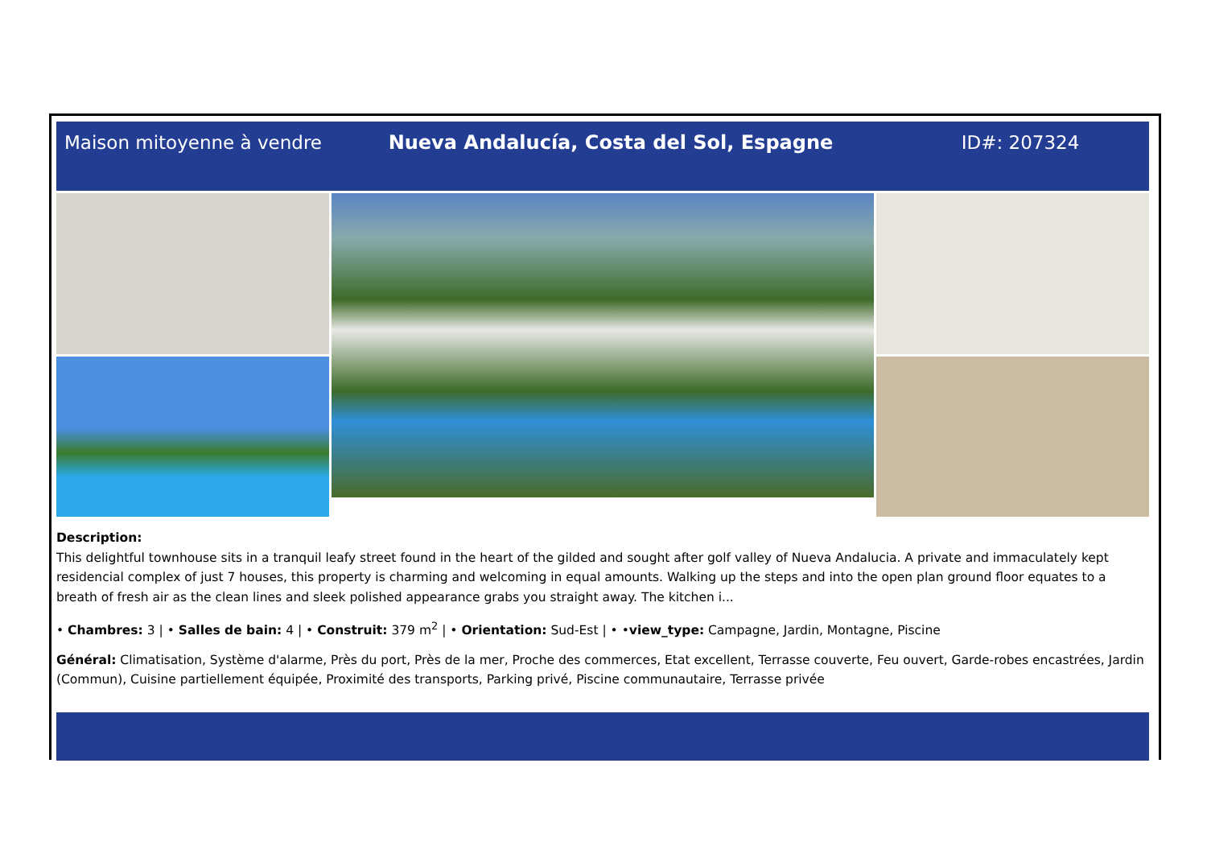Maison mitoyenne à vendre
Nueva Andalucía, Costa del Sol, Espagne
ID#: 207324
Description:
This delightful townhouse sits in a tranquil leafy street found in the heart of the gilded and sought after golf valley of Nueva Andalucia. A private and immaculately kept residencial complex of just 7 houses, this property is charming and welcoming in equal amounts. Walking up the steps and into the open plan ground floor equates to a breath of fresh air as the clean lines and sleek polished appearance grabs you straight away. The kitchen i...
• Chambres: 3 | • Salles de bain: 4 | • Construit: 379 m<sup>2</sup> | • Orientation: Sud-Est | • •view_type: Campagne, Jardin, Montagne, Piscine
Général: Climatisation, Système d'alarme, Près du port, Près de la mer, Proche des commerces, Etat excellent, Terrasse couverte, Feu ouvert, Garde-robes encastrées, Jardin (Commun), Cuisine partiellement équipée, Proximité des transports, Parking privé, Piscine communautaire, Terrasse privée